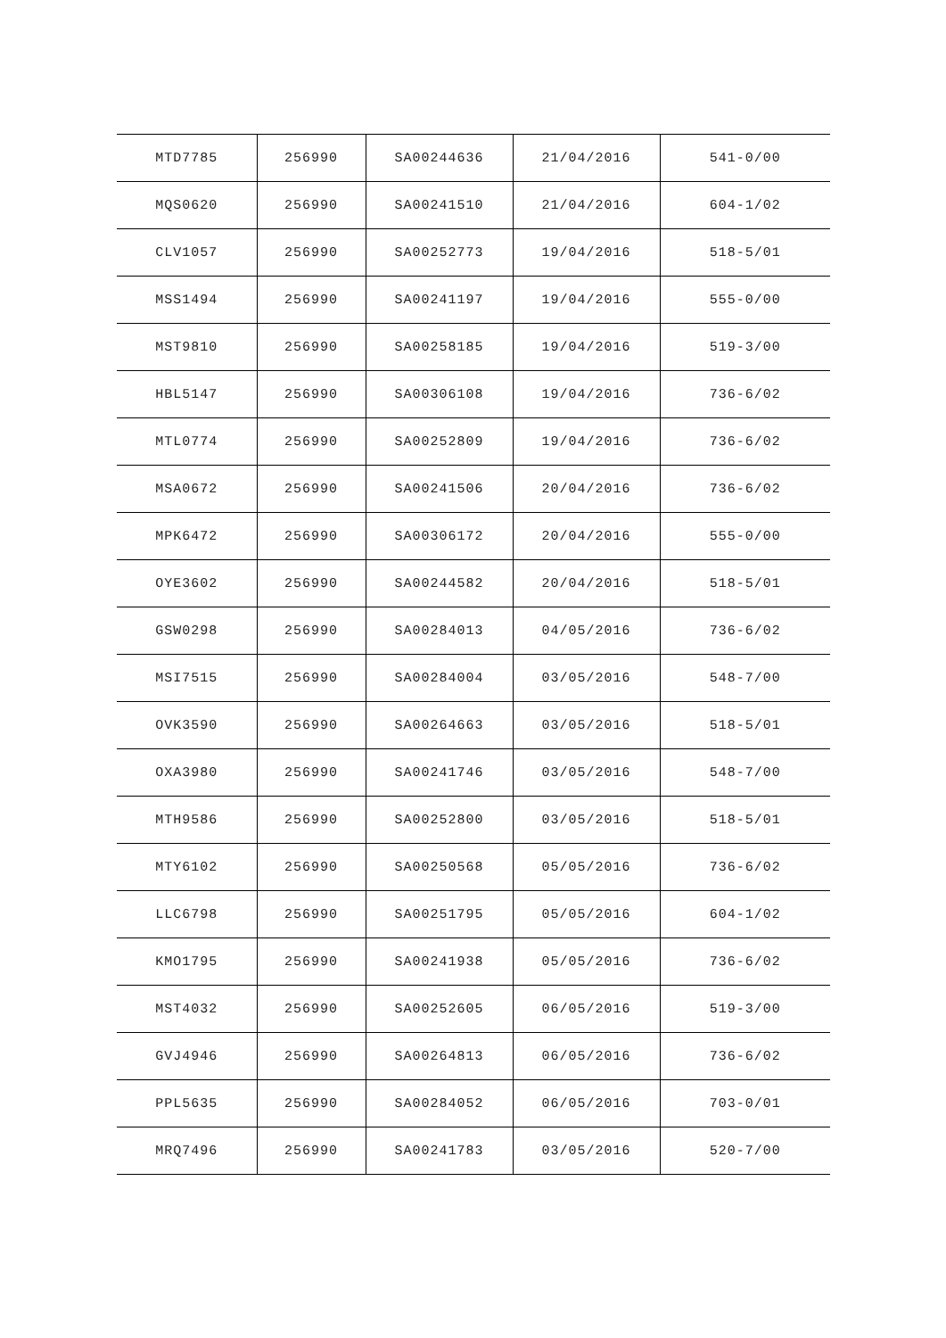| MTD7785 | 256990 | SA00244636 | 21/04/2016 | 541-0/00 |
| MQS0620 | 256990 | SA00241510 | 21/04/2016 | 604-1/02 |
| CLV1057 | 256990 | SA00252773 | 19/04/2016 | 518-5/01 |
| MSS1494 | 256990 | SA00241197 | 19/04/2016 | 555-0/00 |
| MST9810 | 256990 | SA00258185 | 19/04/2016 | 519-3/00 |
| HBL5147 | 256990 | SA00306108 | 19/04/2016 | 736-6/02 |
| MTL0774 | 256990 | SA00252809 | 19/04/2016 | 736-6/02 |
| MSA0672 | 256990 | SA00241506 | 20/04/2016 | 736-6/02 |
| MPK6472 | 256990 | SA00306172 | 20/04/2016 | 555-0/00 |
| OYE3602 | 256990 | SA00244582 | 20/04/2016 | 518-5/01 |
| GSW0298 | 256990 | SA00284013 | 04/05/2016 | 736-6/02 |
| MSI7515 | 256990 | SA00284004 | 03/05/2016 | 548-7/00 |
| OVK3590 | 256990 | SA00264663 | 03/05/2016 | 518-5/01 |
| OXA3980 | 256990 | SA00241746 | 03/05/2016 | 548-7/00 |
| MTH9586 | 256990 | SA00252800 | 03/05/2016 | 518-5/01 |
| MTY6102 | 256990 | SA00250568 | 05/05/2016 | 736-6/02 |
| LLC6798 | 256990 | SA00251795 | 05/05/2016 | 604-1/02 |
| KMO1795 | 256990 | SA00241938 | 05/05/2016 | 736-6/02 |
| MST4032 | 256990 | SA00252605 | 06/05/2016 | 519-3/00 |
| GVJ4946 | 256990 | SA00264813 | 06/05/2016 | 736-6/02 |
| PPL5635 | 256990 | SA00284052 | 06/05/2016 | 703-0/01 |
| MRQ7496 | 256990 | SA00241783 | 03/05/2016 | 520-7/00 |